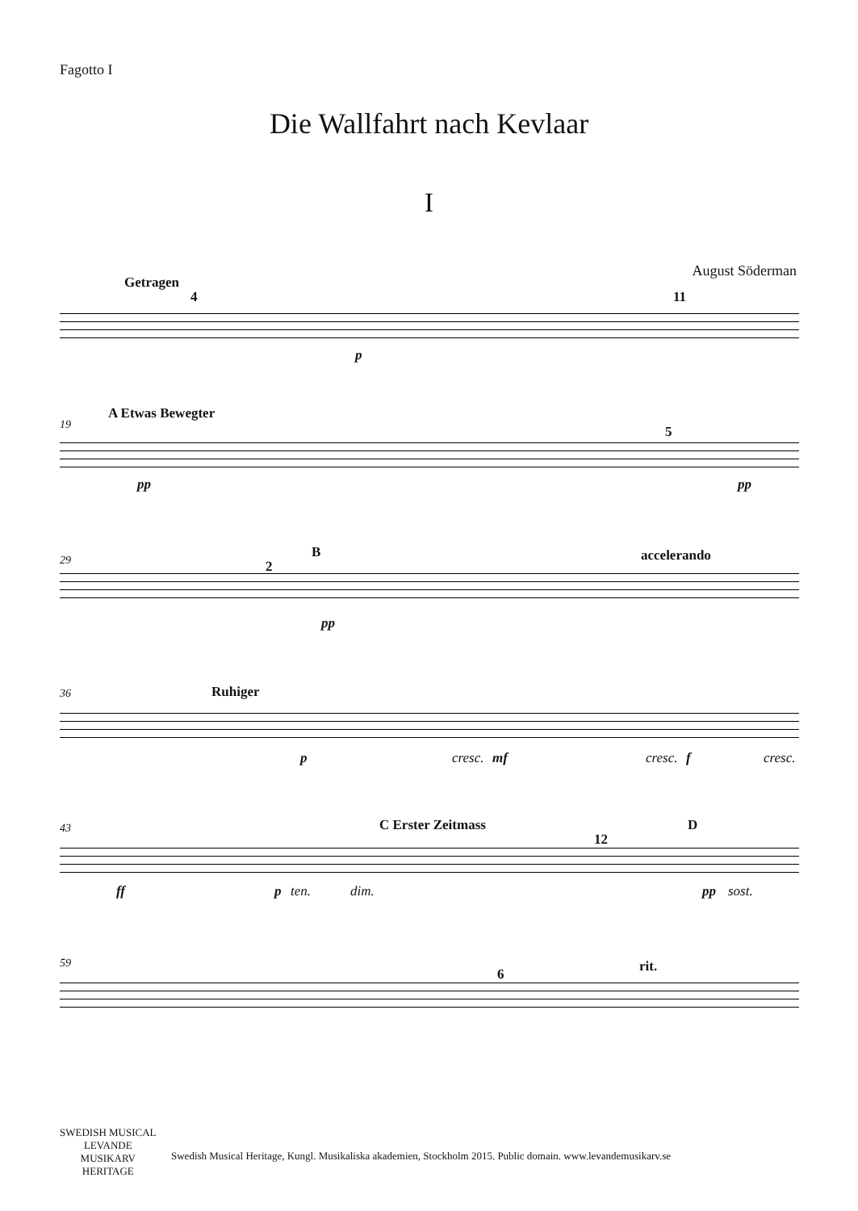Fagotto I
Die Wallfahrt nach Kevlaar
I
August Söderman
Getragen
4 11
p
19
A Etwas Bewegter
5
pp pp
29 2
B accelerando
pp
36 Ruhiger
p cresc. mf cresc. f cresc.
43 C Erster Zeitmass
12
D
ff p ten. dim. pp sost.
59
6 rit.
SWEDISH MUSICAL
LEVANDE
MUSIKARV
HERITAGE
Swedish Musical Heritage, Kungl. Musikaliska akademien, Stockholm 2015. Public domain. www.levandemusikarv.se